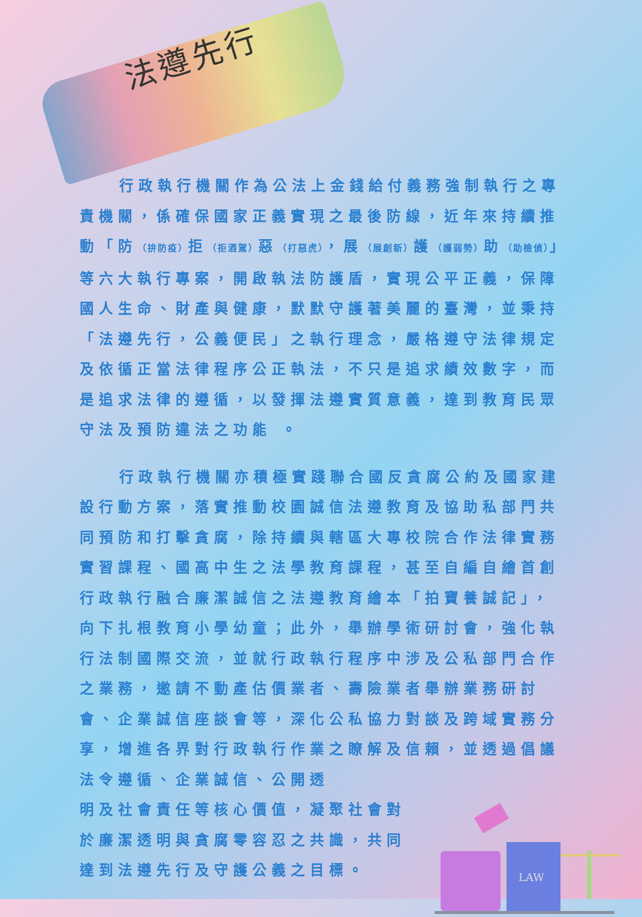法遵先行
行政執行機關作為公法上金錢給付義務強制執行之專責機關，係確保國家正義實現之最後防線，近年來持續推動「防（拚防疫）拒（拒酒駕）惡（打惡虎），展（展創新）護（護弱勢）助（助檢偵）」等六大執行專案，開啟執法防護盾，實現公平正義，保障國人生命、財產與健康，默默守護著美麗的臺灣，並秉持「法遵先行，公義便民」之執行理念，嚴格遵守法律規定及依循正當法律程序公正執法，不只是追求績效數字，而是追求法律的遵循，以發揮法遵實質意義，達到教育民眾守法及預防違法之功能 。
行政執行機關亦積極實踐聯合國反貪腐公約及國家建設行動方案，落實推動校園誠信法遵教育及協助私部門共同預防和打擊貪腐，除持續與轄區大專校院合作法律實務實習課程、國高中生之法學教育課程，甚至自編自繪首創行政執行融合廉潔誠信之法遵教育繪本「拍寶養誠記」，向下扎根教育小學幼童；此外，舉辦學術研討會，強化執行法制國際交流，並就行政執行程序中涉及公私部門合作之業務，邀請不動產估價業者、壽險業者舉辦業務研討會、企業誠信座談會等，深化公私協力對談及跨域實務分享，增進各界對行政執行作業之瞭解及信賴，並透過倡議法令遵循、企業誠信、公開透
明及社會責任等核心價值，凝聚社會對於廉潔透明與貪腐零容忍之共識，共同達到法遵先行及守護公義之目標。
LAW